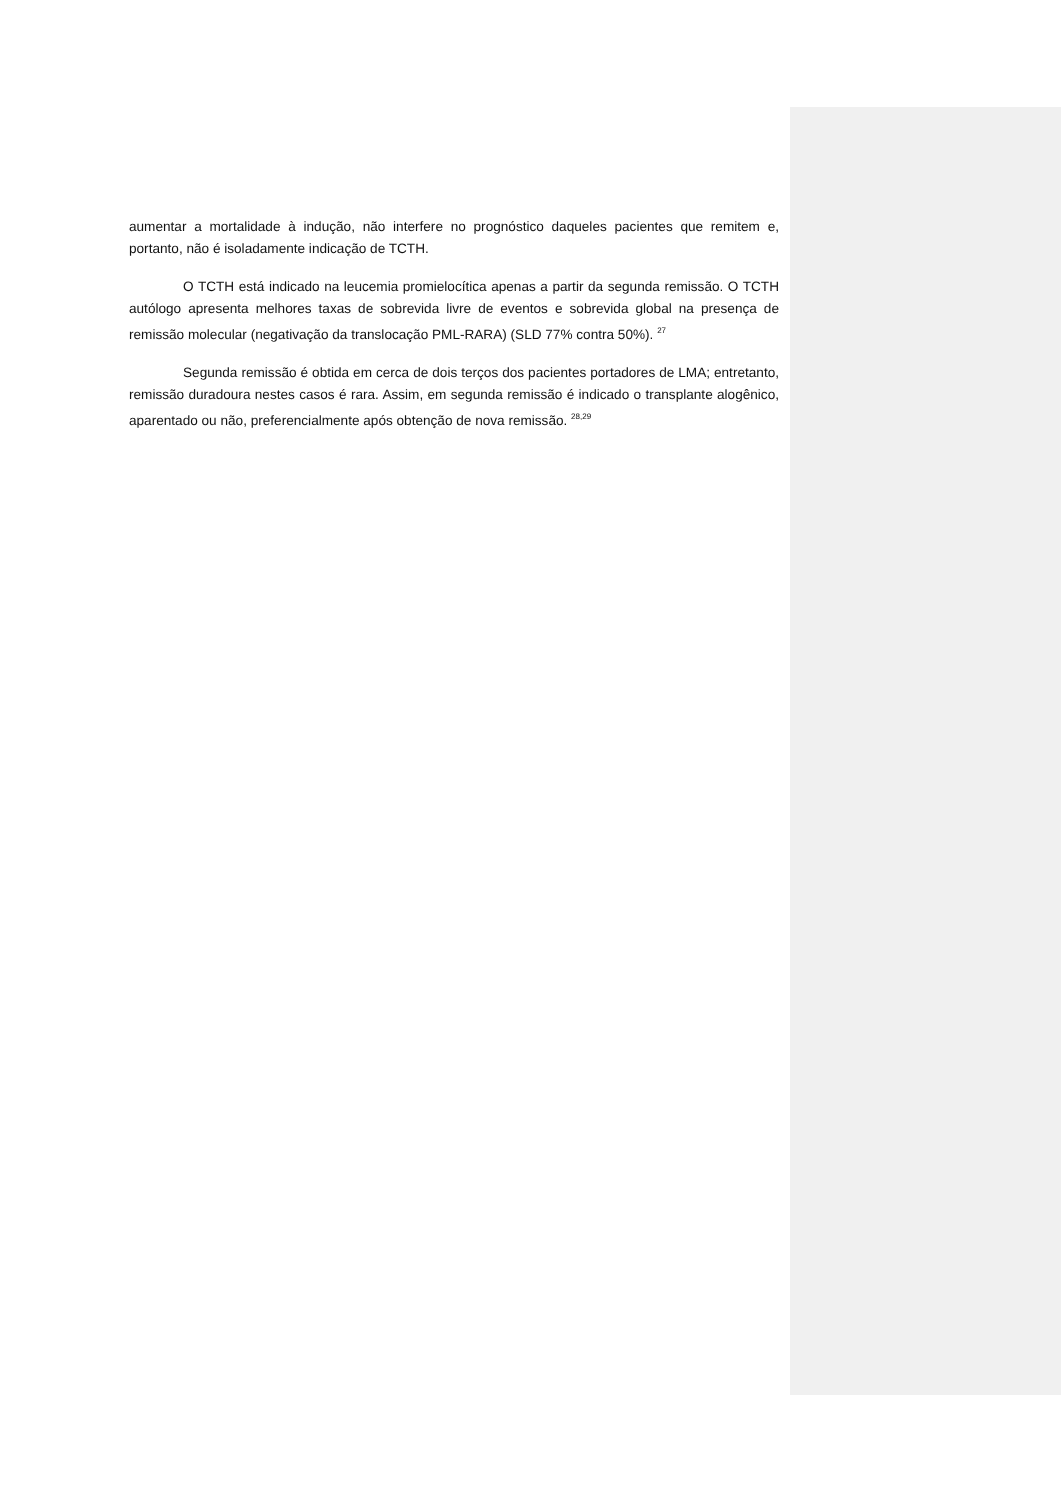aumentar a mortalidade à indução, não interfere no prognóstico daqueles pacientes que remitem e, portanto, não é isoladamente indicação de TCTH.
O TCTH está indicado na leucemia promielocítica apenas a partir da segunda remissão. O TCTH autólogo apresenta melhores taxas de sobrevida livre de eventos e sobrevida global na presença de remissão molecular (negativação da translocação PML-RARA) (SLD 77% contra 50%). <sup>27</sup>
Segunda remissão é obtida em cerca de dois terços dos pacientes portadores de LMA; entretanto, remissão duradoura nestes casos é rara. Assim, em segunda remissão é indicado o transplante alogênico, aparentado ou não, preferencialmente após obtenção de nova remissão. <sup>28,29</sup>